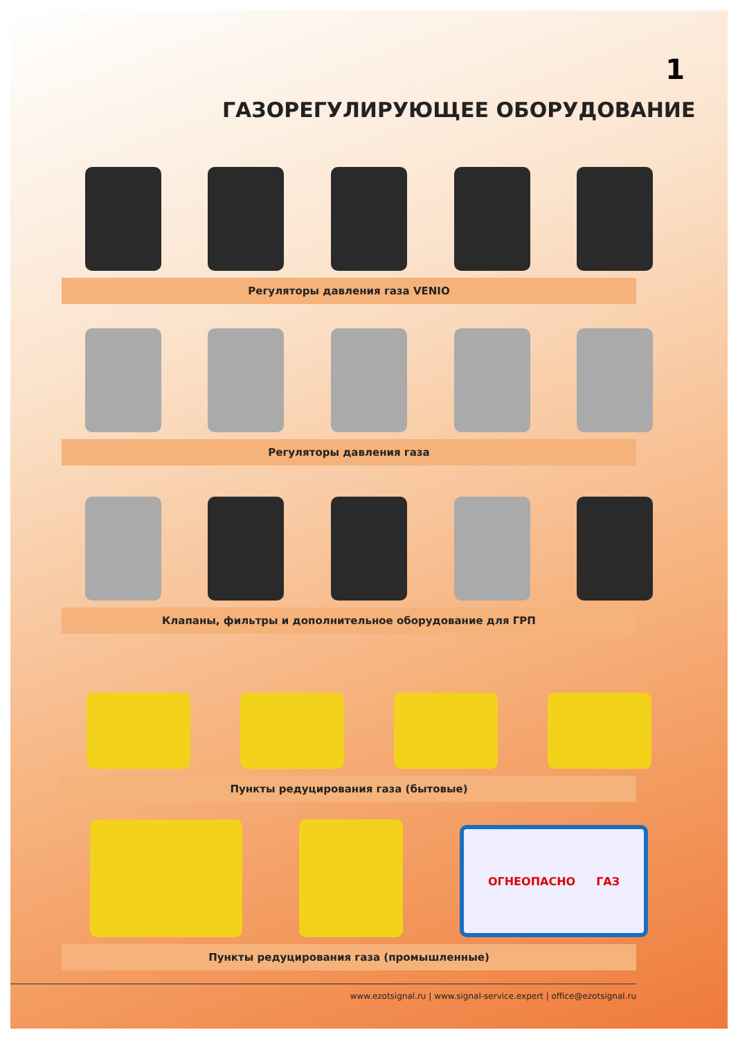1
ГАЗОРЕГУЛИРУЮЩЕЕ ОБОРУДОВАНИЕ
Регуляторы давления газа VENIO
Регуляторы давления газа
Клапаны, фильтры и дополнительное оборудование для ГРП
Пункты редуцирования газа (бытовые)
ОГНЕОПАСНО ГАЗ
Пункты редуцирования газа (промышленные)
www.ezotsignal.ru | www.signal-service.expert | office@ezotsignal.ru